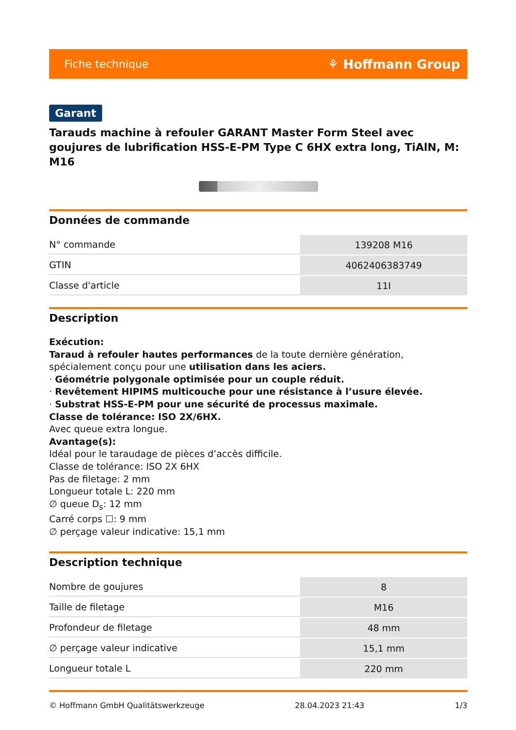Fiche technique ⚘ Hoffmann Group
Garant
Tarauds machine à refouler GARANT Master Form Steel avec goujures de lubrification HSS-E-PM Type C 6HX extra long, TiAlN, M: M16
Données de commande
| N° commande | 139208 M16 |
| GTIN | 4062406383749 |
| Classe d'article | 11I |
Description
Exécution:
Taraud à refouler hautes performances de la toute dernière génération, spécialement conçu pour une utilisation dans les aciers.
· Géométrie polygonale optimisée pour un couple réduit.
· Revêtement HIPIMS multicouche pour une résistance à l’usure élevée.
· Substrat HSS-E-PM pour une sécurité de processus maximale.
Classe de tolérance: ISO 2X/6HX.
Avec queue extra longue.
Avantage(s):
Idéal pour le taraudage de pièces d’accès difficile.
Classe de tolérance: ISO 2X 6HX
Pas de filetage: 2 mm
Longueur totale L: 220 mm
∅ queue D<sub>s</sub>: 12 mm
Carré corps ☐: 9 mm
∅ perçage valeur indicative: 15,1 mm
Description technique
| Nombre de goujures | 8 |
| Taille de filetage | M16 |
| Profondeur de filetage | 48 mm |
| ∅ perçage valeur indicative | 15,1 mm |
| Longueur totale L | 220 mm |
© Hoffmann GmbH Qualitätswerkzeuge 28.04.2023 21:43 1/3